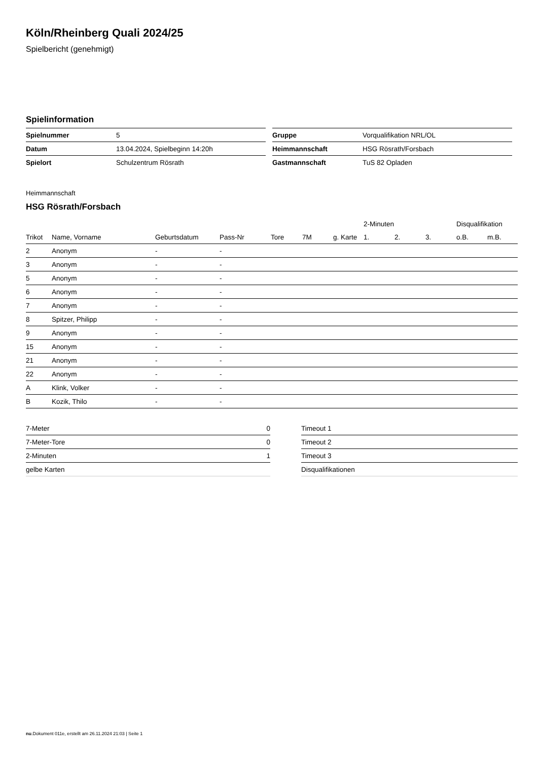Köln/Rheinberg Quali 2024/25
Spielbericht (genehmigt)
Spielinformation
| Spielnummer | 5 |
| Datum | 13.04.2024, Spielbeginn 14:20h |
| Spielort | Schulzentrum Rösrath |
| Gruppe | Vorqualifikation NRL/OL |
| Heimmannschaft | HSG Rösrath/Forsbach |
| Gastmannschaft | TuS 82 Opladen |
Heimmannschaft
HSG Rösrath/Forsbach
| | | | | | | | 2-Minuten | | | Disqualifikation | |
| --- | --- | --- | --- | --- | --- | --- | --- | --- | --- | --- | --- |
| Trikot | Name, Vorname | Geburtsdatum | Pass-Nr | Tore | 7M | g. Karte | 1. | 2. | 3. | o.B. | m.B. |
| 2 | Anonym | - | - | | | | | | | | |
| 3 | Anonym | - | - | | | | | | | | |
| 5 | Anonym | - | - | | | | | | | | |
| 6 | Anonym | - | - | | | | | | | | |
| 7 | Anonym | - | - | | | | | | | | |
| 8 | Spitzer, Philipp | - | - | | | | | | | | |
| 9 | Anonym | - | - | | | | | | | | |
| 15 | Anonym | - | - | | | | | | | | |
| 21 | Anonym | - | - | | | | | | | | |
| 22 | Anonym | - | - | | | | | | | | |
| A | Klink, Volker | - | - | | | | | | | | |
| B | Kozik, Thilo | - | - | | | | | | | | |
| 7-Meter | 0 |
| 7-Meter-Tore | 0 |
| 2-Minuten | 1 |
| gelbe Karten | |
| Timeout 1 |
| Timeout 2 |
| Timeout 3 |
| Disqualifikationen |
nu.Dokument 011e, erstellt am 26.11.2024 21:03 | Seite 1